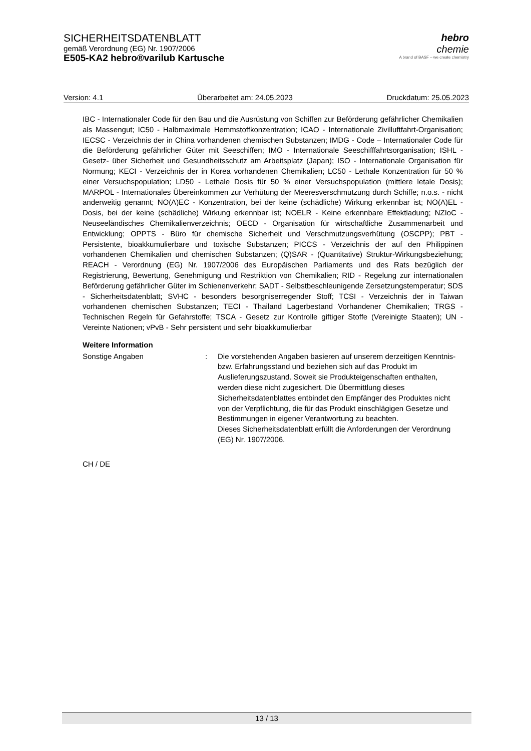SICHERHEITSDATENBLATT
gemäß Verordnung (EG) Nr. 1907/2006
E505-KA2 hebro®varilub Kartusche
hebro
chemie
A brand of BASF – we create chemistry
Version: 4.1 Überarbeitet am: 24.05.2023 Druckdatum: 25.05.2023
IBC - Internationaler Code für den Bau und die Ausrüstung von Schiffen zur Beförderung gefährlicher Chemikalien als Massengut; IC50 - Halbmaximale Hemmstoffkonzentration; ICAO - Internationale Zivilluftfahrt-Organisation; IECSC - Verzeichnis der in China vorhandenen chemischen Substanzen; IMDG - Code – Internationaler Code für die Beförderung gefährlicher Güter mit Seeschiffen; IMO - Internationale Seeschifffahrtsorganisation; ISHL - Gesetz- über Sicherheit und Gesundheitsschutz am Arbeitsplatz (Japan); ISO - Internationale Organisation für Normung; KECI - Verzeichnis der in Korea vorhandenen Chemikalien; LC50 - Lethale Konzentration für 50 % einer Versuchspopulation; LD50 - Lethale Dosis für 50 % einer Versuchspopulation (mittlere letale Dosis); MARPOL - Internationales Übereinkommen zur Verhütung der Meeresverschmutzung durch Schiffe; n.o.s. - nicht anderweitig genannt; NO(A)EC - Konzentration, bei der keine (schädliche) Wirkung erkennbar ist; NO(A)EL - Dosis, bei der keine (schädliche) Wirkung erkennbar ist; NOELR - Keine erkennbare Effektladung; NZIoC - Neuseeländisches Chemikalienverzeichnis; OECD - Organisation für wirtschaftliche Zusammenarbeit und Entwicklung; OPPTS - Büro für chemische Sicherheit und Verschmutzungsverhütung (OSCPP); PBT - Persistente, bioakkumulierbare und toxische Substanzen; PICCS - Verzeichnis der auf den Philippinen vorhandenen Chemikalien und chemischen Substanzen; (Q)SAR - (Quantitative) Struktur-Wirkungsbeziehung; REACH - Verordnung (EG) Nr. 1907/2006 des Europäischen Parliaments und des Rats bezüglich der Registrierung, Bewertung, Genehmigung und Restriktion von Chemikalien; RID - Regelung zur internationalen Beförderung gefährlicher Güter im Schienenverkehr; SADT - Selbstbeschleunigende Zersetzungstemperatur; SDS - Sicherheitsdatenblatt; SVHC - besonders besorgniserregender Stoff; TCSI - Verzeichnis der in Taiwan vorhandenen chemischen Substanzen; TECI - Thailand Lagerbestand Vorhandener Chemikalien; TRGS - Technischen Regeln für Gefahrstoffe; TSCA - Gesetz zur Kontrolle giftiger Stoffe (Vereinigte Staaten); UN - Vereinte Nationen; vPvB - Sehr persistent und sehr bioakkumulierbar
Weitere Information
Sonstige Angaben : Die vorstehenden Angaben basieren auf unserem derzeitigen Kenntnis- bzw. Erfahrungsstand und beziehen sich auf das Produkt im Auslieferungszustand. Soweit sie Produkteigenschaften enthalten, werden diese nicht zugesichert. Die Übermittlung dieses Sicherheitsdatenblattes entbindet den Empfänger des Produktes nicht von der Verpflichtung, die für das Produkt einschlägigen Gesetze und Bestimmungen in eigener Verantwortung zu beachten.
Dieses Sicherheitsdatenblatt erfüllt die Anforderungen der Verordnung (EG) Nr. 1907/2006.
CH / DE
13 / 13